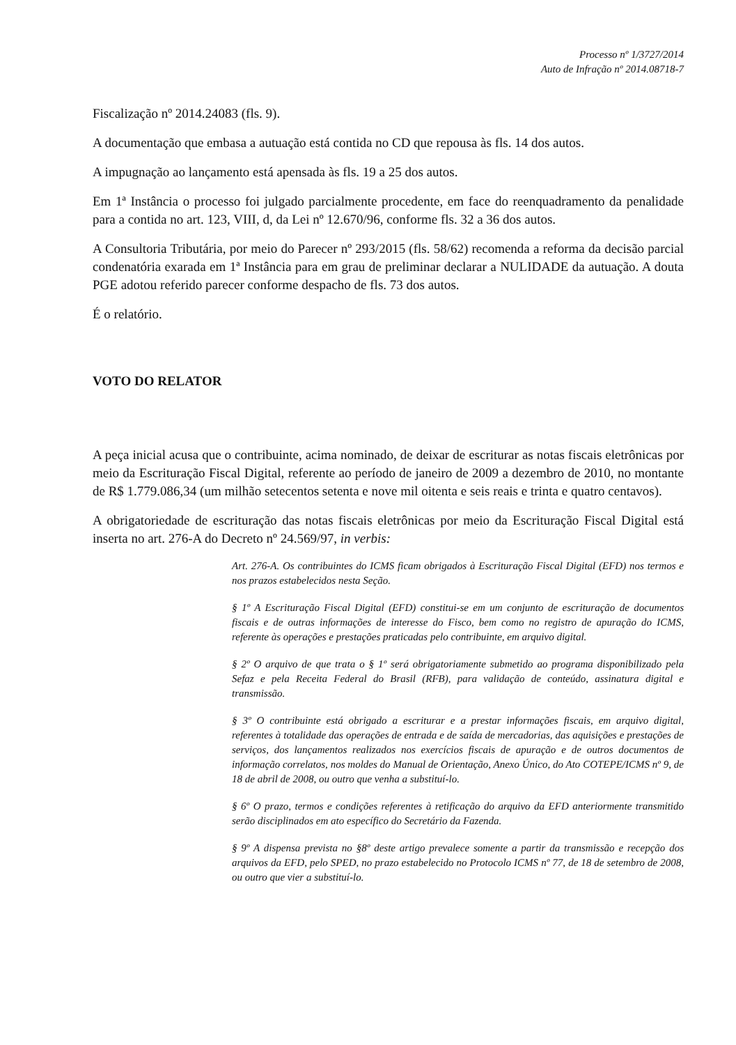Processo nº 1/3727/2014
Auto de Infração nº 2014.08718-7
Fiscalização nº 2014.24083 (fls. 9).
A documentação que embasa a autuação está contida no CD que repousa às fls. 14 dos autos.
A impugnação ao lançamento está apensada às fls. 19 a 25 dos autos.
Em 1ª Instância o processo foi julgado parcialmente procedente, em face do reenquadramento da penalidade para a contida no art. 123, VIII, d, da Lei nº 12.670/96, conforme fls. 32 a 36 dos autos.
A Consultoria Tributária, por meio do Parecer nº 293/2015 (fls. 58/62) recomenda a reforma da decisão parcial condenatória exarada em 1ª Instância para em grau de preliminar declarar a NULIDADE da autuação. A douta PGE adotou referido parecer conforme despacho de fls. 73 dos autos.
É o relatório.
VOTO DO RELATOR
A peça inicial acusa que o contribuinte, acima nominado, de deixar de escriturar as notas fiscais eletrônicas por meio da Escrituração Fiscal Digital, referente ao período de janeiro de 2009 a dezembro de 2010, no montante de R$ 1.779.086,34 (um milhão setecentos setenta e nove mil oitenta e seis reais e trinta e quatro centavos).
A obrigatoriedade de escrituração das notas fiscais eletrônicas por meio da Escrituração Fiscal Digital está inserta no art. 276-A do Decreto nº 24.569/97, in verbis:
Art. 276-A. Os contribuintes do ICMS ficam obrigados à Escrituração Fiscal Digital (EFD) nos termos e nos prazos estabelecidos nesta Seção.
§ 1º A Escrituração Fiscal Digital (EFD) constitui-se em um conjunto de escrituração de documentos fiscais e de outras informações de interesse do Fisco, bem como no registro de apuração do ICMS, referente às operações e prestações praticadas pelo contribuinte, em arquivo digital.
§ 2º O arquivo de que trata o § 1º será obrigatoriamente submetido ao programa disponibilizado pela Sefaz e pela Receita Federal do Brasil (RFB), para validação de conteúdo, assinatura digital e transmissão.
§ 3º O contribuinte está obrigado a escriturar e a prestar informações fiscais, em arquivo digital, referentes à totalidade das operações de entrada e de saída de mercadorias, das aquisições e prestações de serviços, dos lançamentos realizados nos exercícios fiscais de apuração e de outros documentos de informação correlatos, nos moldes do Manual de Orientação, Anexo Único, do Ato COTEPE/ICMS nº 9, de 18 de abril de 2008, ou outro que venha a substituí-lo.
§ 6º O prazo, termos e condições referentes à retificação do arquivo da EFD anteriormente transmitido serão disciplinados em ato específico do Secretário da Fazenda.
§ 9º A dispensa prevista no §8º deste artigo prevalece somente a partir da transmissão e recepção dos arquivos da EFD, pelo SPED, no prazo estabelecido no Protocolo ICMS nº 77, de 18 de setembro de 2008, ou outro que vier a substituí-lo.